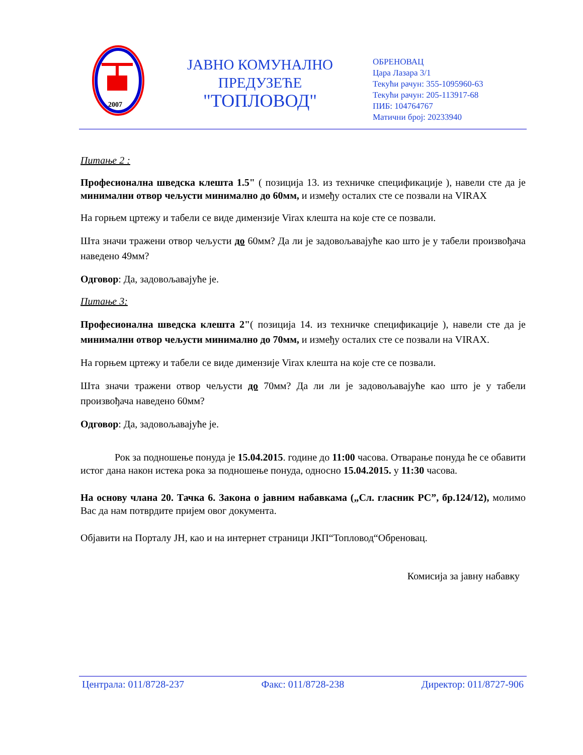2007
ЈАВНО КОМУНАЛНО
ПРЕДУЗЕЋЕ
"ТОПЛОВОД"
ОБРЕНОВАЦ
Цара Лазара 3/1
Текући рачун: 355-1095960-63
Текући рачун: 205-113917-68
ПИБ: 104764767
Матични број: 20233940
Питање 2 :
Професионална шведска клешта 1.5" ( позиција 13. из техничке спецификације ), навели сте да је минимални отвор чељусти минимално до 60мм, и између осталих сте се позвали на VIRAX
На горњем цртежу и табели се виде димензије Virax клешта на које сте се позвали.
Шта значи тражени отвор чељусти до 60мм? Да ли је задовољавајуће као што је у табели произвођача наведено 49мм?
Одговор: Да, задовољавајуће је.
Питање 3:
Професионална шведска клешта 2"( позиција 14. из техничке спецификације ), навели сте да је минимални отвор чељусти минимално до 70мм, и између осталих сте се позвали на VIRAX.
На горњем цртежу и табели се виде димензије Virax клешта на које сте се позвали.
Шта значи тражени отвор чељусти до 70мм? Да ли ли је задовољавајуће као што је у табели произвођача наведено 60мм?
Одговор: Да, задовољавајуће је.
Рок за подношење понуда је 15.04.2015. године до 11:00 часова. Отварање понуда ће се обавити истог дана након истека рока за подношење понуда, односно 15.04.2015. у 11:30 часова.
На основу члана 20. Тачка 6. Закона о јавним набавкама („Сл. гласник РС”, бр.124/12), молимо Вас да нам потврдите пријем овог документа.
Објавити на Порталу ЈН, као и на интернет страници ЈКП“Топловод“Обреновац.
Комисија за јавну набавку
Централа: 011/8728-237 Факс: 011/8728-238 Директор: 011/8727-906